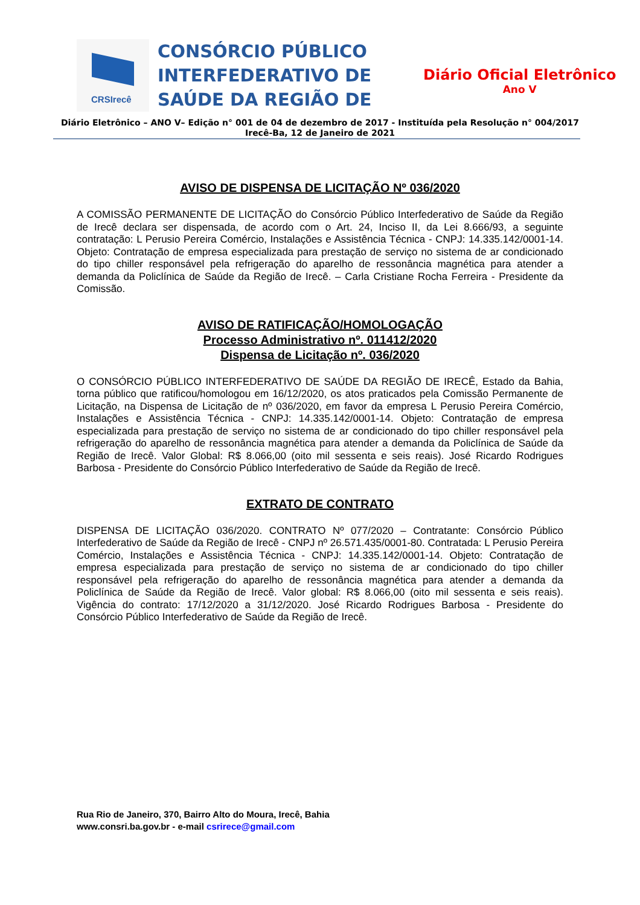CRSIrecê
CONSÓRCIO PÚBLICO INTERFEDERATIVO DE SAÚDE DA REGIÃO DE
Diário Oficial Eletrônico
Ano V
Diário Eletrônico – ANO V– Edição n° 001 de 04 de dezembro de 2017 - Instituída pela Resolução n° 004/2017
Irecê-Ba, 12 de Janeiro de 2021
AVISO DE DISPENSA DE LICITAÇÃO Nº 036/2020
A COMISSÃO PERMANENTE DE LICITAÇÃO do Consórcio Público Interfederativo de Saúde da Região de Irecê declara ser dispensada, de acordo com o Art. 24, Inciso II, da Lei 8.666/93, a seguinte contratação: L Perusio Pereira Comércio, Instalações e Assistência Técnica - CNPJ: 14.335.142/0001-14. Objeto: Contratação de empresa especializada para prestação de serviço no sistema de ar condicionado do tipo chiller responsável pela refrigeração do aparelho de ressonância magnética para atender a demanda da Policlínica de Saúde da Região de Irecê. – Carla Cristiane Rocha Ferreira - Presidente da Comissão.
AVISO DE RATIFICAÇÃO/HOMOLOGAÇÃO
Processo Administrativo nº. 011412/2020
Dispensa de Licitação nº. 036/2020
O CONSÓRCIO PÚBLICO INTERFEDERATIVO DE SAÚDE DA REGIÃO DE IRECÊ, Estado da Bahia, torna público que ratificou/homologou em 16/12/2020, os atos praticados pela Comissão Permanente de Licitação, na Dispensa de Licitação de nº 036/2020, em favor da empresa L Perusio Pereira Comércio, Instalações e Assistência Técnica - CNPJ: 14.335.142/0001-14. Objeto: Contratação de empresa especializada para prestação de serviço no sistema de ar condicionado do tipo chiller responsável pela refrigeração do aparelho de ressonância magnética para atender a demanda da Policlínica de Saúde da Região de Irecê. Valor Global: R$ 8.066,00 (oito mil sessenta e seis reais). José Ricardo Rodrigues Barbosa - Presidente do Consórcio Público Interfederativo de Saúde da Região de Irecê.
EXTRATO DE CONTRATO
DISPENSA DE LICITAÇÃO 036/2020. CONTRATO Nº 077/2020 – Contratante: Consórcio Público Interfederativo de Saúde da Região de Irecê - CNPJ nº 26.571.435/0001-80. Contratada: L Perusio Pereira Comércio, Instalações e Assistência Técnica - CNPJ: 14.335.142/0001-14. Objeto: Contratação de empresa especializada para prestação de serviço no sistema de ar condicionado do tipo chiller responsável pela refrigeração do aparelho de ressonância magnética para atender a demanda da Policlínica de Saúde da Região de Irecê. Valor global: R$ 8.066,00 (oito mil sessenta e seis reais). Vigência do contrato: 17/12/2020 a 31/12/2020. José Ricardo Rodrigues Barbosa - Presidente do Consórcio Público Interfederativo de Saúde da Região de Irecê.
Rua Rio de Janeiro, 370, Bairro Alto do Moura, Irecê, Bahia
www.consri.ba.gov.br - e-mail csrirece@gmail.com